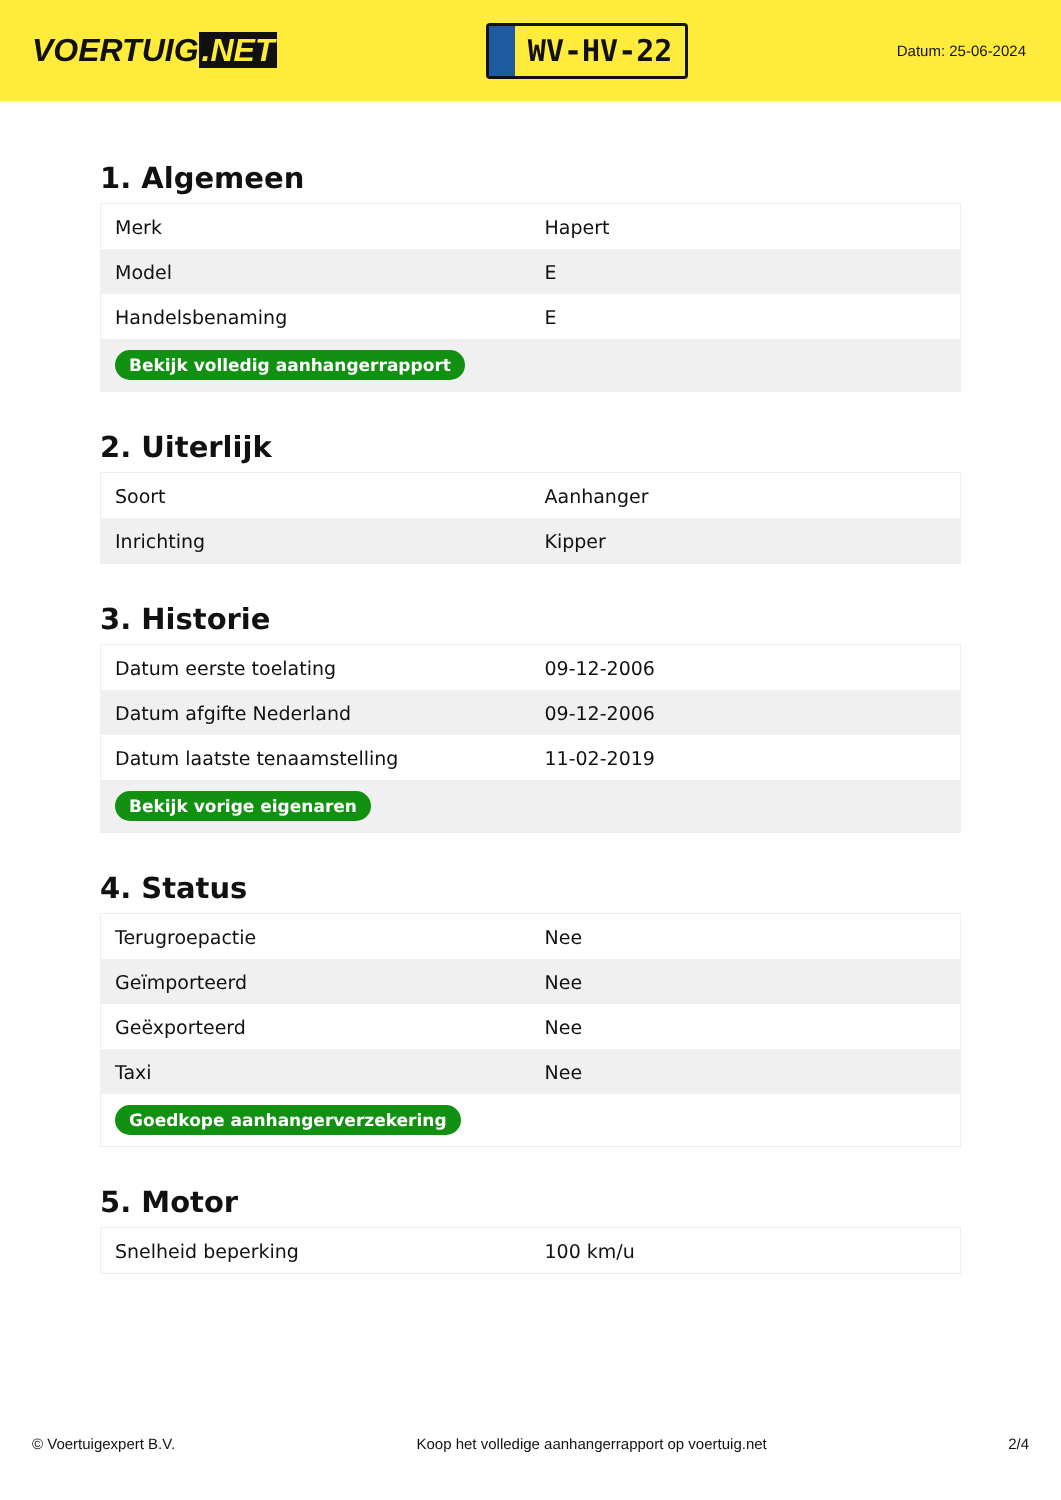VOERTUIG.NET
WV-HV-22
Datum: 25-06-2024
1. Algemeen
| Merk | Hapert |
| Model | E |
| Handelsbenaming | E |
| Bekijk volledig aanhangerrapport | |
2. Uiterlijk
| Soort | Aanhanger |
| Inrichting | Kipper |
3. Historie
| Datum eerste toelating | 09-12-2006 |
| Datum afgifte Nederland | 09-12-2006 |
| Datum laatste tenaamstelling | 11-02-2019 |
| Bekijk vorige eigenaren | |
4. Status
| Terugroepactie | Nee |
| Geïmporteerd | Nee |
| Geëxporteerd | Nee |
| Taxi | Nee |
| Goedkope aanhangerverzekering | |
5. Motor
| Snelheid beperking | 100 km/u |
© Voertuigexpert B.V. Koop het volledige aanhangerrapport op voertuig.net 2/4